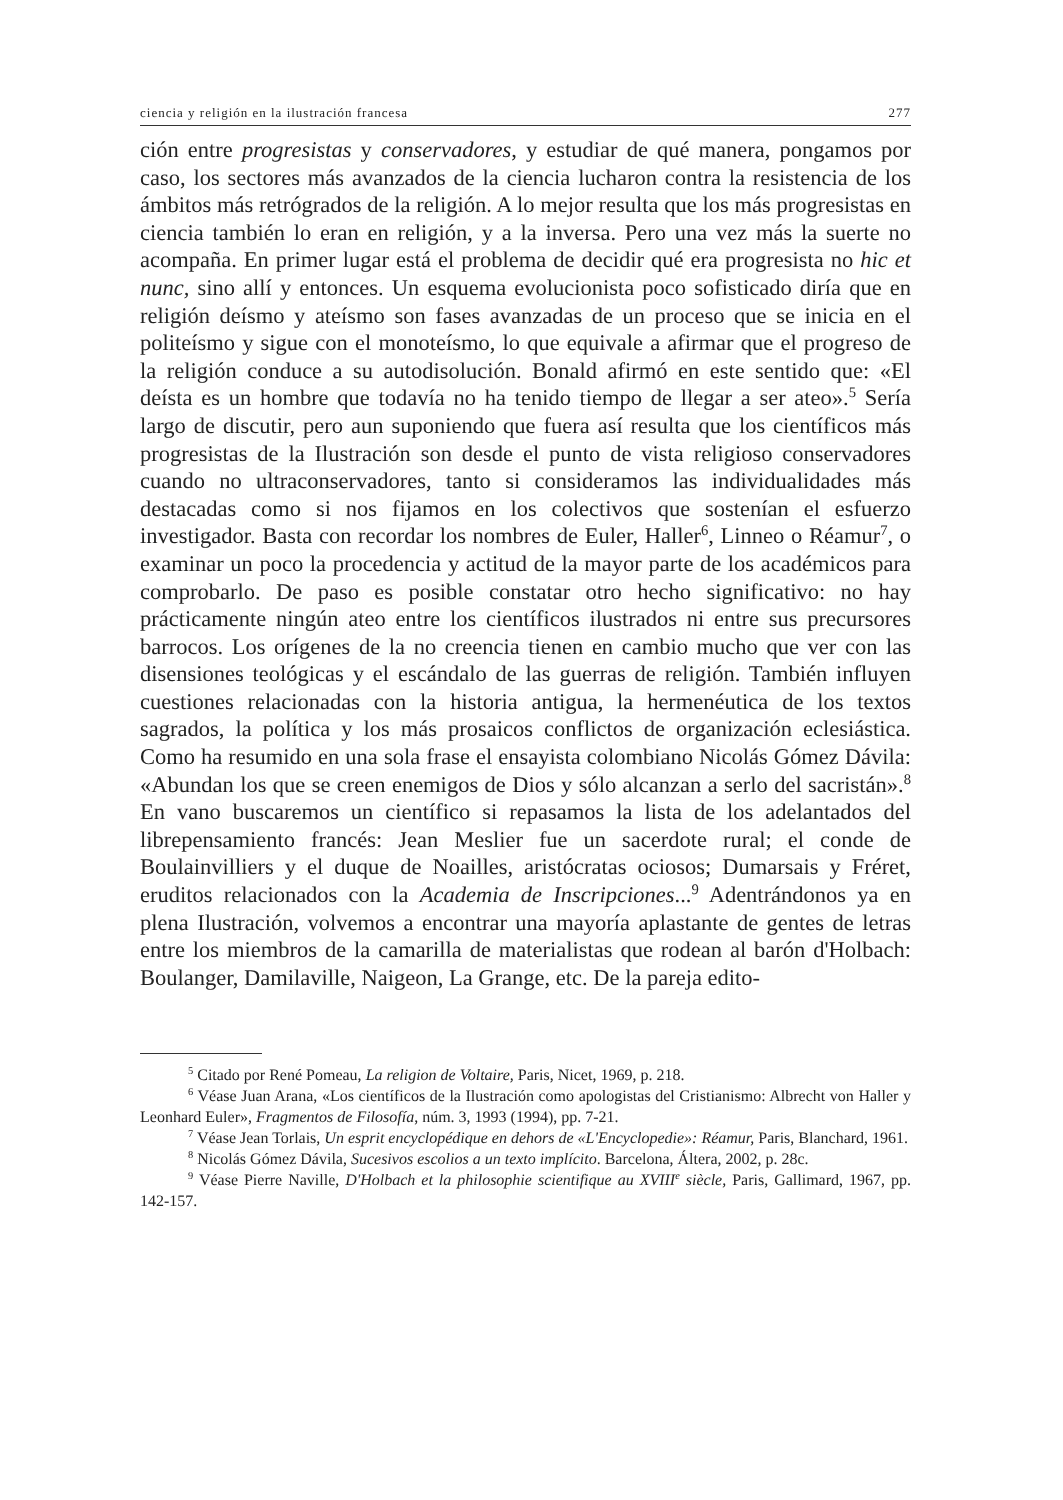ciencia y religión en la ilustración francesa 277
ción entre progresistas y conservadores, y estudiar de qué manera, pongamos por caso, los sectores más avanzados de la ciencia lucharon contra la resistencia de los ámbitos más retrógrados de la religión. A lo mejor resulta que los más progresistas en ciencia también lo eran en religión, y a la inversa. Pero una vez más la suerte no acompaña. En primer lugar está el problema de decidir qué era progresista no hic et nunc, sino allí y entonces. Un esquema evolucionista poco sofisticado diría que en religión deísmo y ateísmo son fases avanzadas de un proceso que se inicia en el politeísmo y sigue con el monoteísmo, lo que equivale a afirmar que el progreso de la religión conduce a su autodisolución. Bonald afirmó en este sentido que: «El deísta es un hombre que todavía no ha tenido tiempo de llegar a ser ateo».<sup>5</sup> Sería largo de discutir, pero aun suponiendo que fuera así resulta que los científicos más progresistas de la Ilustración son desde el punto de vista religioso conservadores cuando no ultraconservadores, tanto si consideramos las individualidades más destacadas como si nos fijamos en los colectivos que sostenían el esfuerzo investigador. Basta con recordar los nombres de Euler, Haller<sup>6</sup>, Linneo o Réamur<sup>7</sup>, o examinar un poco la procedencia y actitud de la mayor parte de los académicos para comprobarlo. De paso es posible constatar otro hecho significativo: no hay prácticamente ningún ateo entre los científicos ilustrados ni entre sus precursores barrocos. Los orígenes de la no creencia tienen en cambio mucho que ver con las disensiones teológicas y el escándalo de las guerras de religión. También influyen cuestiones relacionadas con la historia antigua, la hermenéutica de los textos sagrados, la política y los más prosaicos conflictos de organización eclesiástica. Como ha resumido en una sola frase el ensayista colombiano Nicolás Gómez Dávila: «Abundan los que se creen enemigos de Dios y sólo alcanzan a serlo del sacristán».<sup>8</sup> En vano buscaremos un científico si repasamos la lista de los adelantados del librepensamiento francés: Jean Meslier fue un sacerdote rural; el conde de Boulainvilliers y el duque de Noailles, aristócratas ociosos; Dumarsais y Fréret, eruditos relacionados con la Academia de Inscripciones...<sup>9</sup> Adentrándonos ya en plena Ilustración, volvemos a encontrar una mayoría aplastante de gentes de letras entre los miembros de la camarilla de materialistas que rodean al barón d'Holbach: Boulanger, Damilaville, Naigeon, La Grange, etc. De la pareja edito-
<sup>5</sup> Citado por René Pomeau, La religion de Voltaire, Paris, Nicet, 1969, p. 218.
<sup>6</sup> Véase Juan Arana, «Los científicos de la Ilustración como apologistas del Cristianismo: Albrecht von Haller y Leonhard Euler», Fragmentos de Filosofía, núm. 3, 1993 (1994), pp. 7-21.
<sup>7</sup> Véase Jean Torlais, Un esprit encyclopédique en dehors de «L'Encyclopedie»: Réamur, Paris, Blanchard, 1961.
<sup>8</sup> Nicolás Gómez Dávila, Sucesivos escolios a un texto implícito. Barcelona, Áltera, 2002, p. 28c.
<sup>9</sup> Véase Pierre Naville, D'Holbach et la philosophie scientifique au XVIII<sup>e</sup> siècle, Paris, Gallimard, 1967, pp. 142-157.